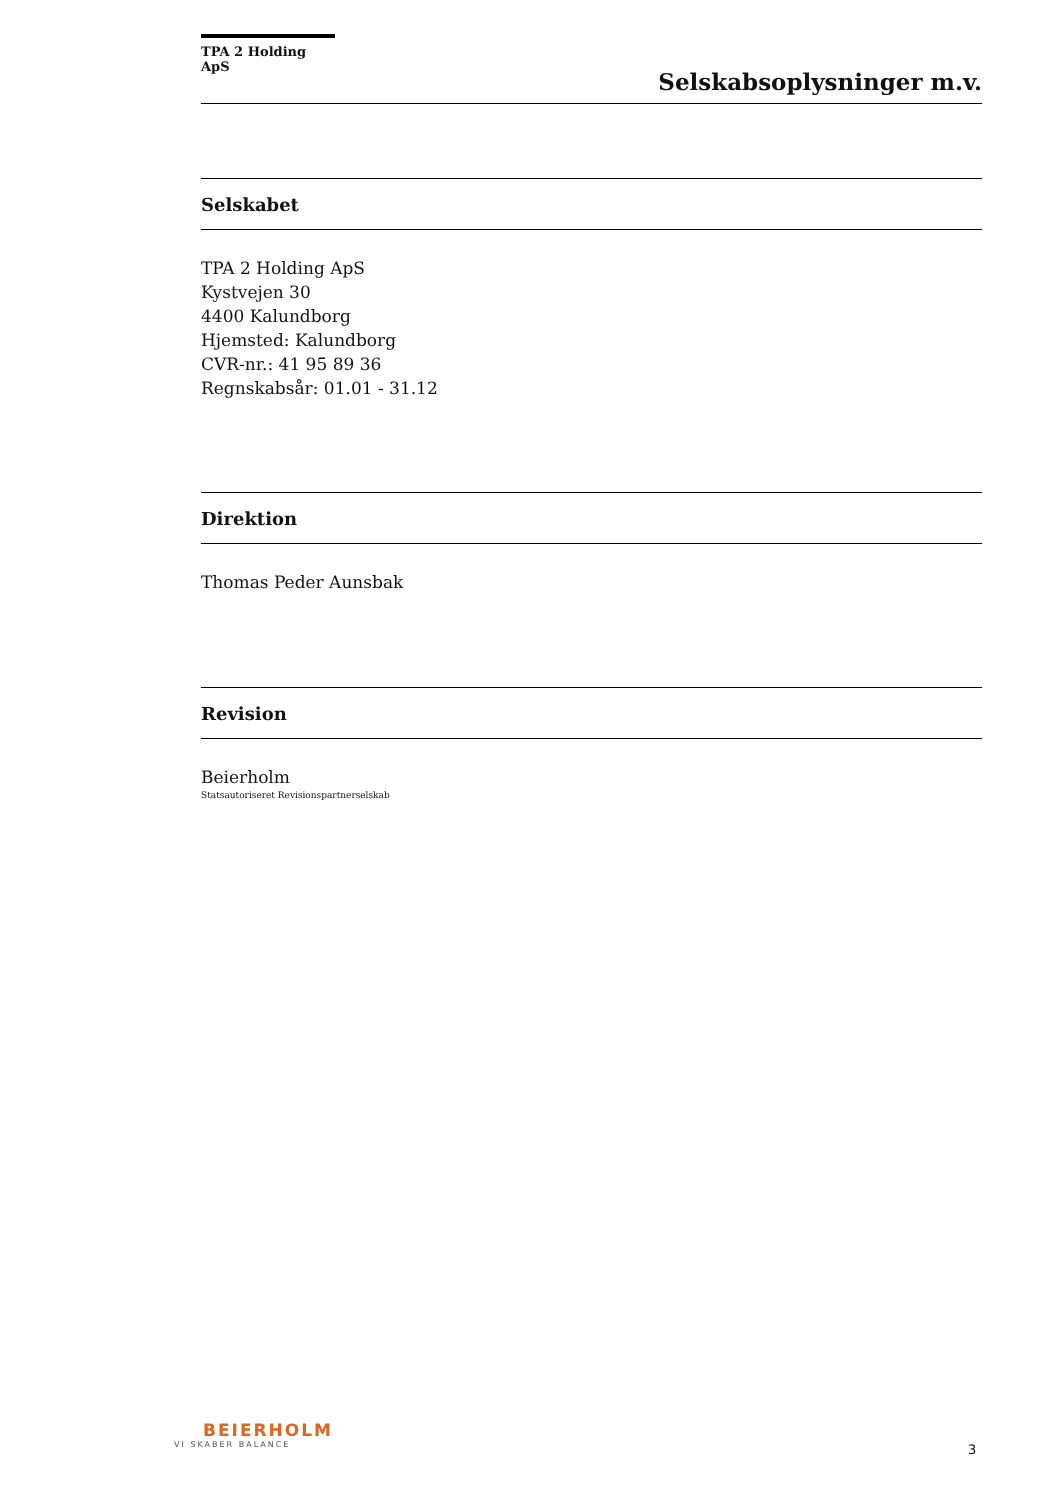TPA 2 Holding ApS
Selskabsoplysninger m.v.
Selskabet
TPA 2 Holding ApS
Kystvejen 30
4400 Kalundborg
Hjemsted: Kalundborg
CVR-nr.: 41 95 89 36
Regnskabsår: 01.01 - 31.12
Direktion
Thomas Peder Aunsbak
Revision
Beierholm
Statsautoriseret Revisionspartnerselskab
BEIERHOLM
VI SKABER BALANCE
3